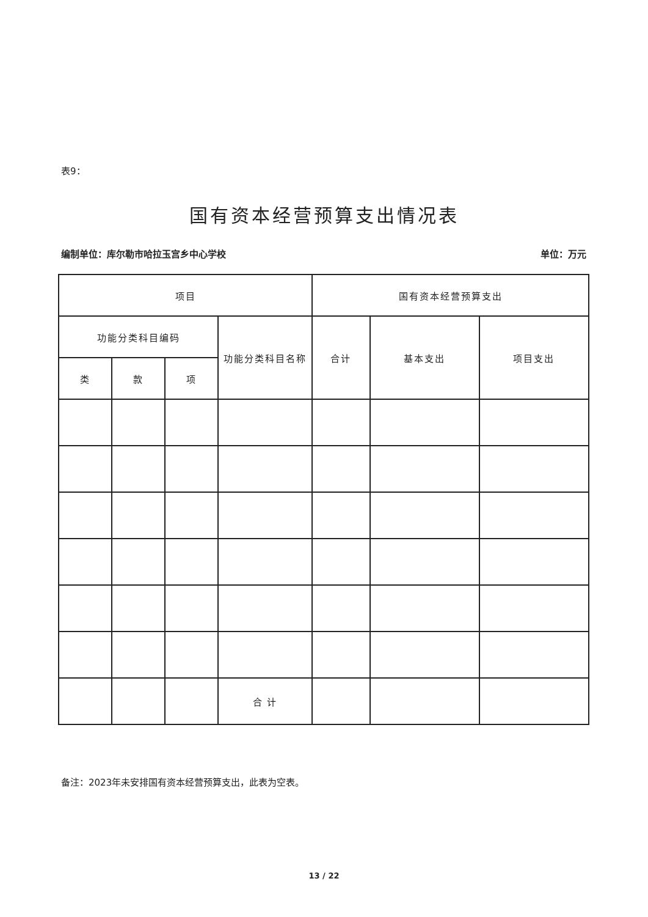表9：
国有资本经营预算支出情况表
编制单位：库尔勒市哈拉玉宫乡中心学校 单位：万元
| 项目 | | | | 国有资本经营预算支出 | | |
| --- | --- | --- | --- | --- | --- | --- |
| 功能分类科目编码 | | | 功能分类科目名称 | 合计 | 基本支出 | 项目支出 |
| 类 | 款 | 项 | | | | |
| | | | 合 计 | | | |
备注：2023年未安排国有资本经营预算支出，此表为空表。
13 / 22